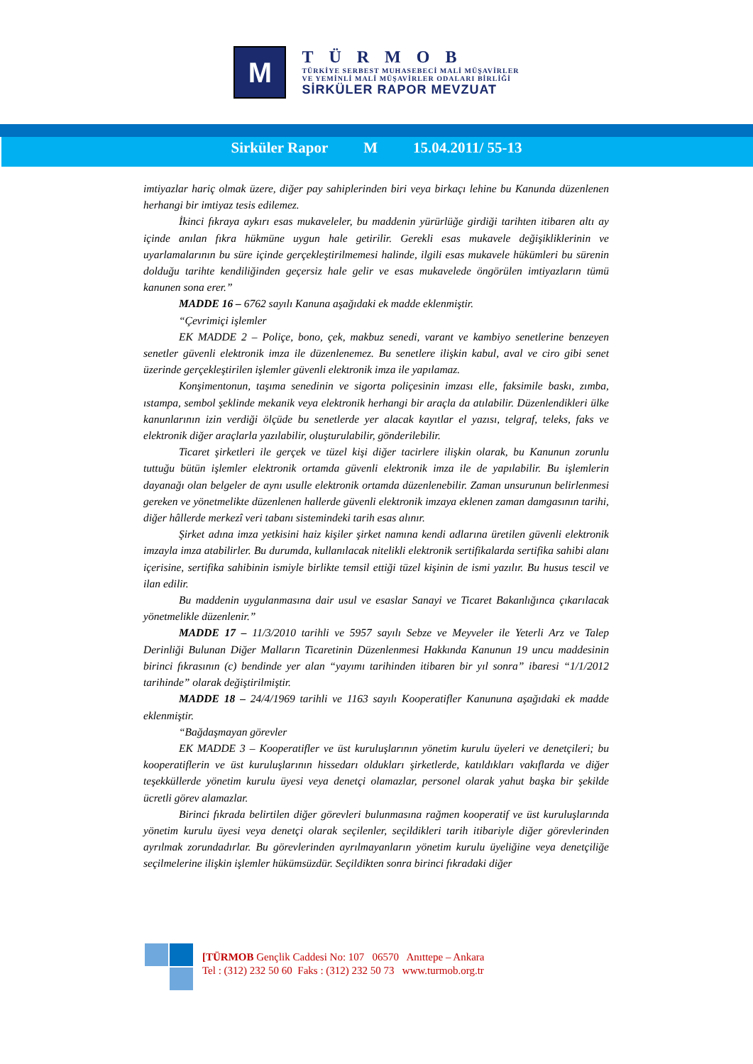M
TÜRMOB
TÜRKİYE SERBEST MUHASEBECİ MALİ MÜŞAVİRLER
VE YEMİNLİ MALİ MÜŞAVİRLER ODALARI BİRLİĞİ
SİRKÜLER RAPOR MEVZUAT
Sirküler Rapor M 15.04.2011/ 55-13
imtiyazlar hariç olmak üzere, diğer pay sahiplerinden biri veya birkaçı lehine bu Kanunda düzenlenen herhangi bir imtiyaz tesis edilemez.
İkinci fıkraya aykırı esas mukaveleler, bu maddenin yürürlüğe girdiği tarihten itibaren altı ay içinde anılan fıkra hükmüne uygun hale getirilir. Gerekli esas mukavele değişikliklerinin ve uyarlamalarının bu süre içinde gerçekleştirilmemesi halinde, ilgili esas mukavele hükümleri bu sürenin dolduğu tarihte kendiliğinden geçersiz hale gelir ve esas mukavelede öngörülen imtiyazların tümü kanunen sona erer.”
MADDE 16 – 6762 sayılı Kanuna aşağıdaki ek madde eklenmiştir.
“Çevrimiçi işlemler
EK MADDE 2 – Poliçe, bono, çek, makbuz senedi, varant ve kambiyo senetlerine benzeyen senetler güvenli elektronik imza ile düzenlenemez. Bu senetlere ilişkin kabul, aval ve ciro gibi senet üzerinde gerçekleştirilen işlemler güvenli elektronik imza ile yapılamaz.
Konşimentonun, taşıma senedinin ve sigorta poliçesinin imzası elle, faksimile baskı, zımba, ıstampa, sembol şeklinde mekanik veya elektronik herhangi bir araçla da atılabilir. Düzenlendikleri ülke kanunlarının izin verdiği ölçüde bu senetlerde yer alacak kayıtlar el yazısı, telgraf, teleks, faks ve elektronik diğer araçlarla yazılabilir, oluşturulabilir, gönderilebilir.
Ticaret şirketleri ile gerçek ve tüzel kişi diğer tacirlere ilişkin olarak, bu Kanunun zorunlu tuttuğu bütün işlemler elektronik ortamda güvenli elektronik imza ile de yapılabilir. Bu işlemlerin dayanağı olan belgeler de aynı usulle elektronik ortamda düzenlenebilir. Zaman unsurunun belirlenmesi gereken ve yönetmelikte düzenlenen hallerde güvenli elektronik imzaya eklenen zaman damgasının tarihi, diğer hâllerde merkezî veri tabanı sistemindeki tarih esas alınır.
Şirket adına imza yetkisini haiz kişiler şirket namına kendi adlarına üretilen güvenli elektronik imzayla imza atabilirler. Bu durumda, kullanılacak nitelikli elektronik sertifikalarda sertifika sahibi alanı içerisine, sertifika sahibinin ismiyle birlikte temsil ettiği tüzel kişinin de ismi yazılır. Bu husus tescil ve ilan edilir.
Bu maddenin uygulanmasına dair usul ve esaslar Sanayi ve Ticaret Bakanlığınca çıkarılacak yönetmelikle düzenlenir.”
MADDE 17 – 11/3/2010 tarihli ve 5957 sayılı Sebze ve Meyveler ile Yeterli Arz ve Talep Derinliği Bulunan Diğer Malların Ticaretinin Düzenlenmesi Hakkında Kanunun 19 uncu maddesinin birinci fıkrasının (c) bendinde yer alan “yayımı tarihinden itibaren bir yıl sonra” ibaresi “1/1/2012 tarihinde” olarak değiştirilmiştir.
MADDE 18 – 24/4/1969 tarihli ve 1163 sayılı Kooperatifler Kanununa aşağıdaki ek madde eklenmiştir.
“Bağdaşmayan görevler
EK MADDE 3 – Kooperatifler ve üst kuruluşlarının yönetim kurulu üyeleri ve denetçileri; bu kooperatiflerin ve üst kuruluşlarının hissedarı oldukları şirketlerde, katıldıkları vakıflarda ve diğer teşekküllerde yönetim kurulu üyesi veya denetçi olamazlar, personel olarak yahut başka bir şekilde ücretli görev alamazlar.
Birinci fıkrada belirtilen diğer görevleri bulunmasına rağmen kooperatif ve üst kuruluşlarında yönetim kurulu üyesi veya denetçi olarak seçilenler, seçildikleri tarih itibariyle diğer görevlerinden ayrılmak zorundadırlar. Bu görevlerinden ayrılmayanların yönetim kurulu üyeliğine veya denetçiliğe seçilmelerine ilişkin işlemler hükümsüzdür. Seçildikten sonra birinci fıkradaki diğer
[TÜRMOB Gençlik Caddesi No: 107 06570 Anıttepe – Ankara
Tel : (312) 232 50 60 Faks : (312) 232 50 73 www.turmob.org.tr